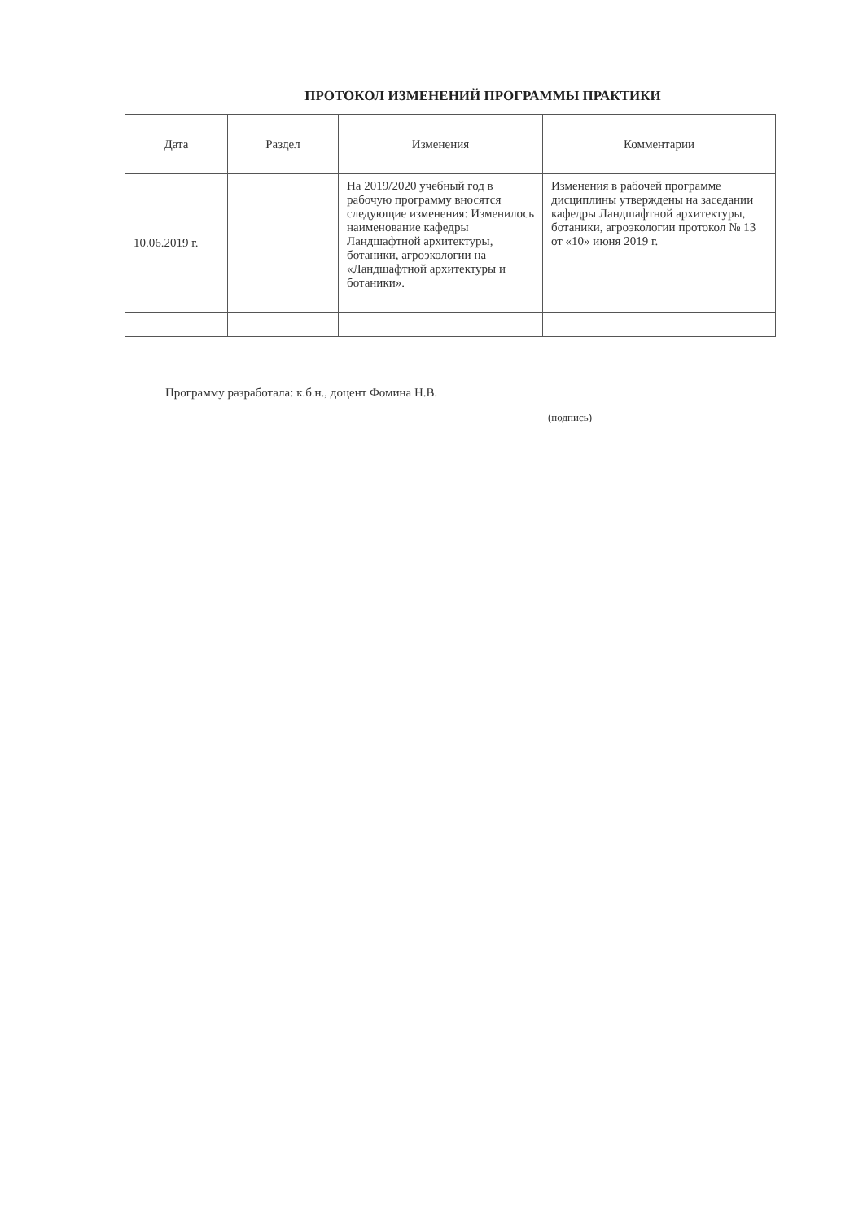ПРОТОКОЛ ИЗМЕНЕНИЙ ПРОГРАММЫ ПРАКТИКИ
| Дата | Раздел | Изменения | Комментарии |
| --- | --- | --- | --- |
| 10.06.2019 г. | | На 2019/2020 учебный год в рабочую программу вносятся следующие изменения: Изменилось наименование кафедры Ландшафтной архитектуры, ботаники, агроэкологии на «Ландшафтной архитектуры и ботаники». | Изменения в рабочей программе дисциплины утверждены на заседании кафедры Ландшафтной архитектуры, ботаники, агроэкологии протокол № 13 от «10» июня 2019 г. |
Программу разработала: к.б.н., доцент Фомина Н.В.
(подпись)